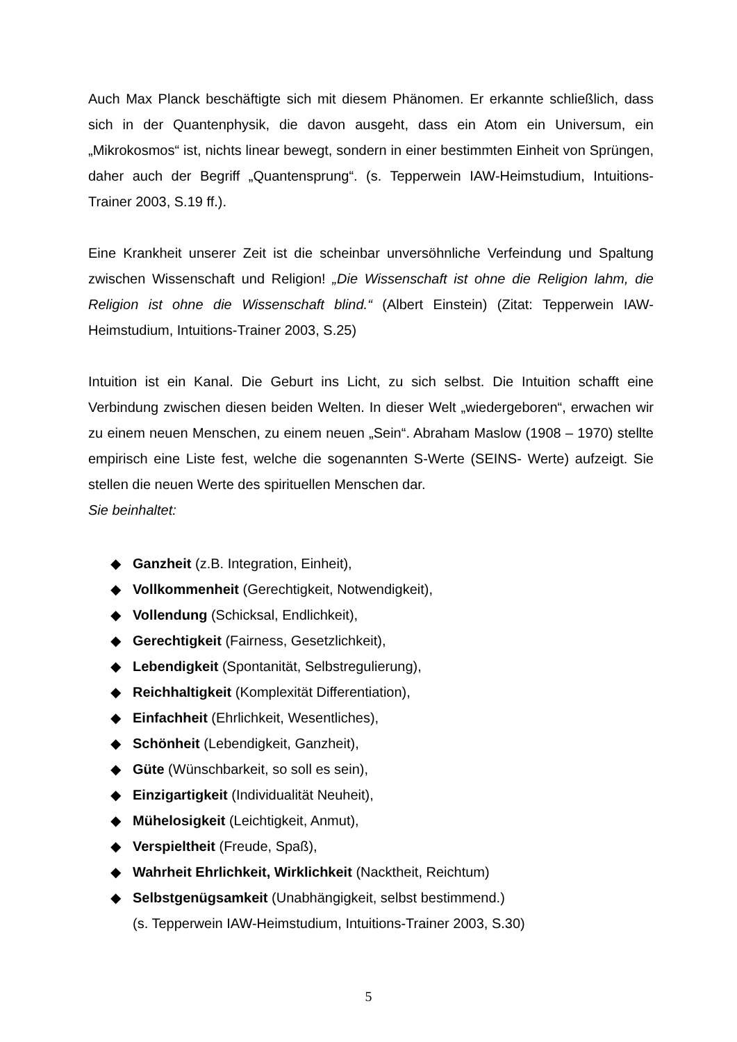Auch Max Planck beschäftigte sich mit diesem Phänomen. Er erkannte schließlich, dass sich in der Quantenphysik, die davon ausgeht, dass ein Atom ein Universum, ein „Mikrokosmos“ ist, nichts linear bewegt, sondern in einer bestimmten Einheit von Sprüngen, daher auch der Begriff „Quantensprung“. (s. Tepperwein IAW-Heimstudium, Intuitions-Trainer 2003, S.19 ff.).
Eine Krankheit unserer Zeit ist die scheinbar unversöhnliche Verfeindung und Spaltung zwischen Wissenschaft und Religion! „Die Wissenschaft ist ohne die Religion lahm, die Religion ist ohne die Wissenschaft blind.“ (Albert Einstein) (Zitat: Tepperwein IAW-Heimstudium, Intuitions-Trainer 2003, S.25)
Intuition ist ein Kanal. Die Geburt ins Licht, zu sich selbst. Die Intuition schafft eine Verbindung zwischen diesen beiden Welten. In dieser Welt „wiedergeboren“, erwachen wir zu einem neuen Menschen, zu einem neuen „Sein“. Abraham Maslow (1908 – 1970) stellte empirisch eine Liste fest, welche die sogenannten S-Werte (SEINS- Werte) aufzeigt. Sie stellen die neuen Werte des spirituellen Menschen dar.
Sie beinhaltet:
◆ Ganzheit (z.B. Integration, Einheit),
◆ Vollkommenheit (Gerechtigkeit, Notwendigkeit),
◆ Vollendung (Schicksal, Endlichkeit),
◆ Gerechtigkeit (Fairness, Gesetzlichkeit),
◆ Lebendigkeit (Spontanität, Selbstregulierung),
◆ Reichhaltigkeit (Komplexität Differentiation),
◆ Einfachheit (Ehrlichkeit, Wesentliches),
◆ Schönheit (Lebendigkeit, Ganzheit),
◆ Güte (Wünschbarkeit, so soll es sein),
◆ Einzigartigkeit (Individualität Neuheit),
◆ Mühelosigkeit (Leichtigkeit, Anmut),
◆ Verspieltheit (Freude, Spaß),
◆ Wahrheit Ehrlichkeit, Wirklichkeit (Nacktheit, Reichtum)
◆ Selbstgenügsamkeit (Unabhängigkeit, selbst bestimmend.)
(s. Tepperwein IAW-Heimstudium, Intuitions-Trainer 2003, S.30)
5